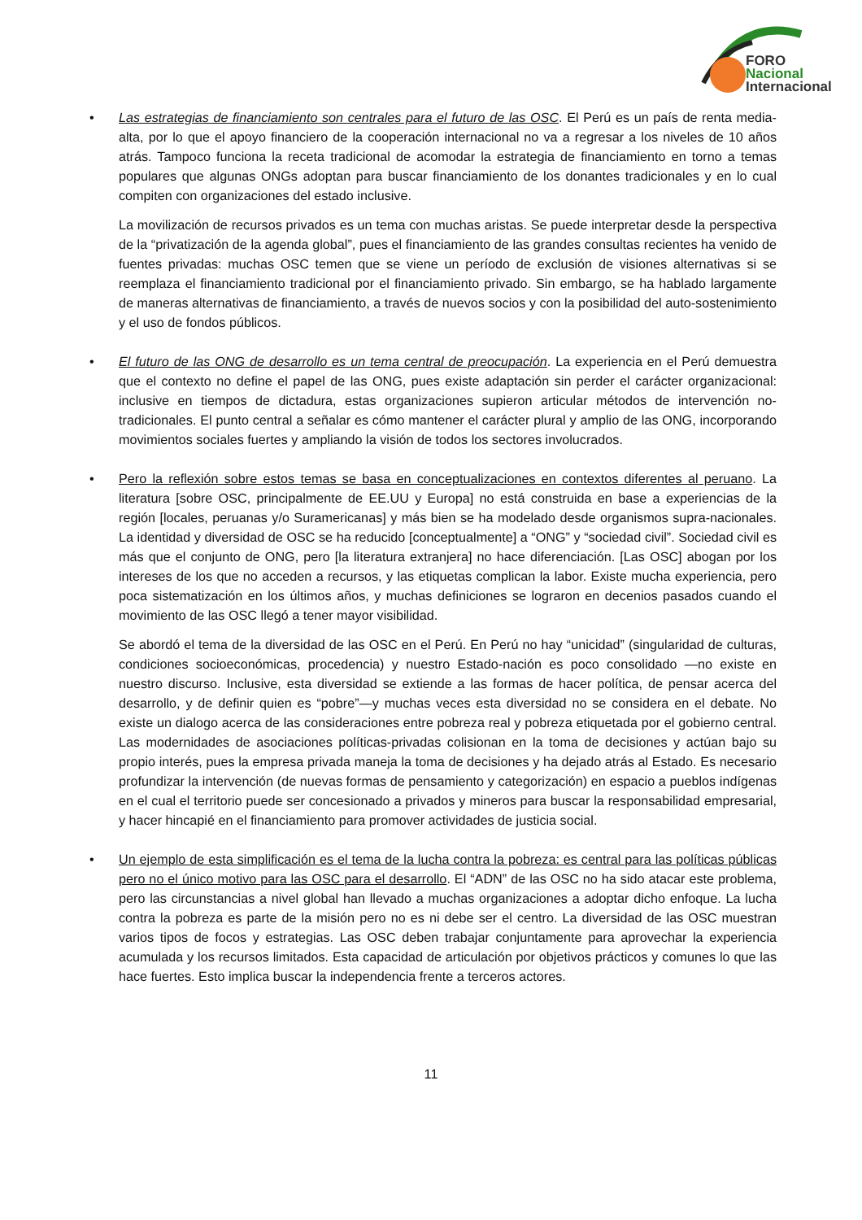FORO
Nacional
Internacional
• Las estrategias de financiamiento son centrales para el futuro de las OSC. El Perú es un país de renta media-alta, por lo que el apoyo financiero de la cooperación internacional no va a regresar a los niveles de 10 años atrás. Tampoco funciona la receta tradicional de acomodar la estrategia de financiamiento en torno a temas populares que algunas ONGs adoptan para buscar financiamiento de los donantes tradicionales y en lo cual compiten con organizaciones del estado inclusive.
La movilización de recursos privados es un tema con muchas aristas. Se puede interpretar desde la perspectiva de la “privatización de la agenda global”, pues el financiamiento de las grandes consultas recientes ha venido de fuentes privadas: muchas OSC temen que se viene un período de exclusión de visiones alternativas si se reemplaza el financiamiento tradicional por el financiamiento privado. Sin embargo, se ha hablado largamente de maneras alternativas de financiamiento, a través de nuevos socios y con la posibilidad del auto-sostenimiento y el uso de fondos públicos.
• El futuro de las ONG de desarrollo es un tema central de preocupación. La experiencia en el Perú demuestra que el contexto no define el papel de las ONG, pues existe adaptación sin perder el carácter organizacional: inclusive en tiempos de dictadura, estas organizaciones supieron articular métodos de intervención no-tradicionales. El punto central a señalar es cómo mantener el carácter plural y amplio de las ONG, incorporando movimientos sociales fuertes y ampliando la visión de todos los sectores involucrados.
• Pero la reflexión sobre estos temas se basa en conceptualizaciones en contextos diferentes al peruano. La literatura [sobre OSC, principalmente de EE.UU y Europa] no está construida en base a experiencias de la región [locales, peruanas y/o Suramericanas] y más bien se ha modelado desde organismos supra-nacionales. La identidad y diversidad de OSC se ha reducido [conceptualmente] a “ONG” y “sociedad civil”. Sociedad civil es más que el conjunto de ONG, pero [la literatura extranjera] no hace diferenciación. [Las OSC] abogan por los intereses de los que no acceden a recursos, y las etiquetas complican la labor. Existe mucha experiencia, pero poca sistematización en los últimos años, y muchas definiciones se lograron en decenios pasados cuando el movimiento de las OSC llegó a tener mayor visibilidad.
Se abordó el tema de la diversidad de las OSC en el Perú. En Perú no hay “unicidad” (singularidad de culturas, condiciones socioeconómicas, procedencia) y nuestro Estado-nación es poco consolidado —no existe en nuestro discurso. Inclusive, esta diversidad se extiende a las formas de hacer política, de pensar acerca del desarrollo, y de definir quien es “pobre”—y muchas veces esta diversidad no se considera en el debate. No existe un dialogo acerca de las consideraciones entre pobreza real y pobreza etiquetada por el gobierno central. Las modernidades de asociaciones políticas-privadas colisionan en la toma de decisiones y actúan bajo su propio interés, pues la empresa privada maneja la toma de decisiones y ha dejado atrás al Estado. Es necesario profundizar la intervención (de nuevas formas de pensamiento y categorización) en espacio a pueblos indígenas en el cual el territorio puede ser concesionado a privados y mineros para buscar la responsabilidad empresarial, y hacer hincapié en el financiamiento para promover actividades de justicia social.
• Un ejemplo de esta simplificación es el tema de la lucha contra la pobreza: es central para las políticas públicas pero no el único motivo para las OSC para el desarrollo. El “ADN” de las OSC no ha sido atacar este problema, pero las circunstancias a nivel global han llevado a muchas organizaciones a adoptar dicho enfoque. La lucha contra la pobreza es parte de la misión pero no es ni debe ser el centro. La diversidad de las OSC muestran varios tipos de focos y estrategias. Las OSC deben trabajar conjuntamente para aprovechar la experiencia acumulada y los recursos limitados. Esta capacidad de articulación por objetivos prácticos y comunes lo que las hace fuertes. Esto implica buscar la independencia frente a terceros actores.
11